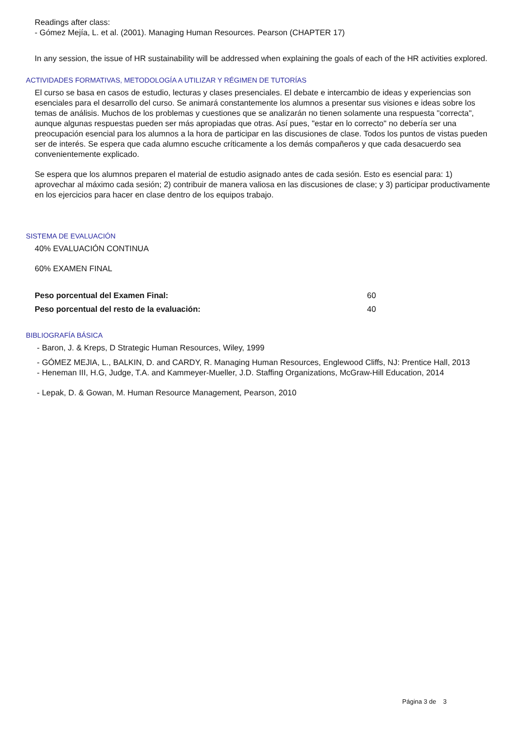Readings after class:
- Gómez Mejía, L. et al. (2001). Managing Human Resources. Pearson (CHAPTER 17)
In any session, the issue of HR sustainability will be addressed when explaining the goals of each of the HR activities explored.
ACTIVIDADES FORMATIVAS, METODOLOGÍA A UTILIZAR Y RÉGIMEN DE TUTORÍAS
El curso se basa en casos de estudio, lecturas y clases presenciales. El debate e intercambio de ideas y experiencias son esenciales para el desarrollo del curso. Se animará constantemente los alumnos a presentar sus visiones e ideas sobre los temas de análisis. Muchos de los problemas y cuestiones que se analizarán no tienen solamente una respuesta "correcta", aunque algunas respuestas pueden ser más apropiadas que otras. Así pues, "estar en lo correcto" no debería ser una preocupación esencial para los alumnos a la hora de participar en las discusiones de clase. Todos los puntos de vistas pueden ser de interés. Se espera que cada alumno escuche críticamente a los demás compañeros y que cada desacuerdo sea convenientemente explicado.
Se espera que los alumnos preparen el material de estudio asignado antes de cada sesión. Esto es esencial para: 1) aprovechar al máximo cada sesión; 2) contribuir de manera valiosa en las discusiones de clase; y 3) participar productivamente en los ejercicios para hacer en clase dentro de los equipos trabajo.
SISTEMA DE EVALUACIÓN
40% EVALUACIÓN CONTINUA
60% EXAMEN FINAL
| Peso porcentual del Examen Final: | 60 |
| Peso porcentual del resto de la evaluación: | 40 |
BIBLIOGRAFÍA BÁSICA
- Baron, J. & Kreps, D Strategic Human Resources, Wiley, 1999
- GÓMEZ MEJIA, L., BALKIN, D. and CARDY, R. Managing Human Resources, Englewood Cliffs, NJ: Prentice Hall, 2013
- Heneman III, H.G, Judge, T.A. and Kammeyer-Mueller, J.D. Staffing Organizations, McGraw-Hill Education, 2014
- Lepak, D. & Gowan, M. Human Resource Management, Pearson, 2010
Página 3 de 3